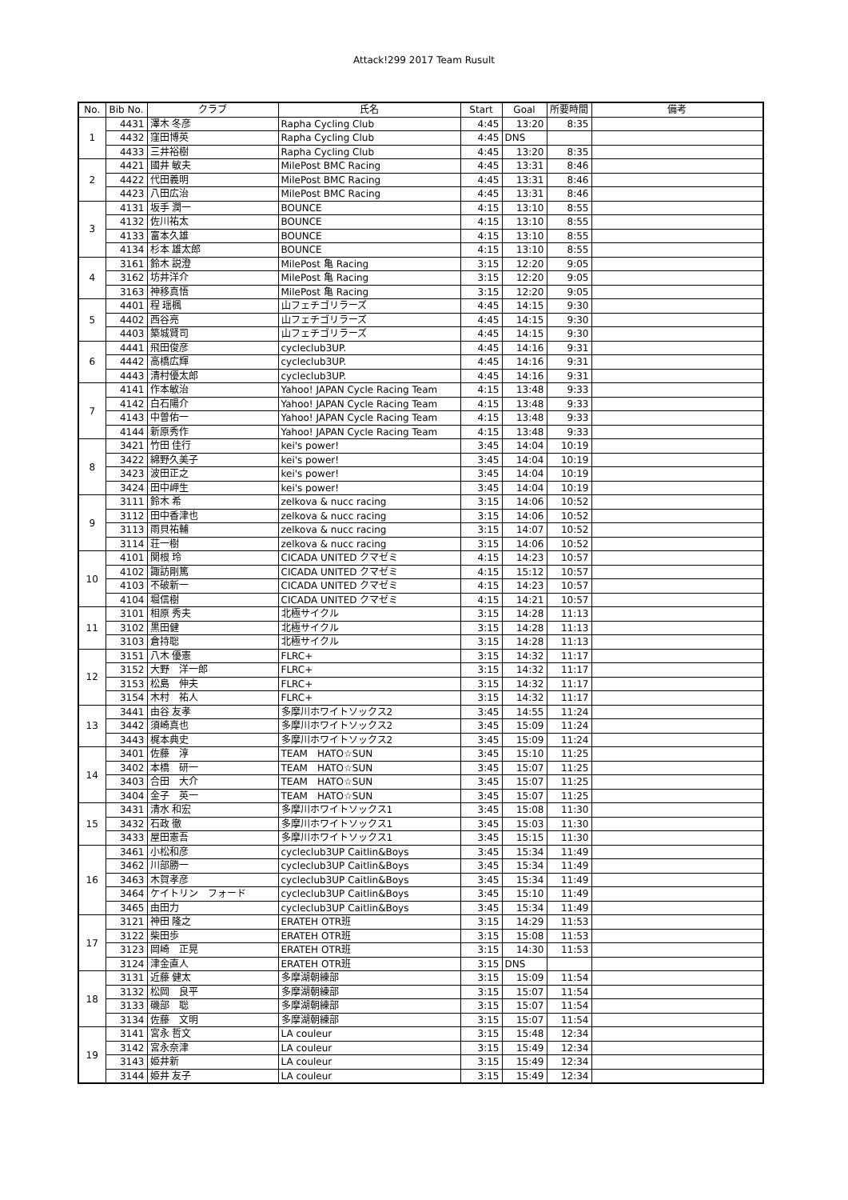Attack!299 2017 Team Rusult
| No. | Bib No. | クラブ | 氏名 | Start | Goal | 所要時間 | 備考 |
| --- | --- | --- | --- | --- | --- | --- | --- |
| 1 | 4431 | 澤木 冬彦 | Rapha Cycling Club | 4:45 | 13:20 | 8:35 | |
| | 4432 | 窪田博英 | Rapha Cycling Club | 4:45 | DNS | | |
| | 4433 | 三井裕樹 | Rapha Cycling Club | 4:45 | 13:20 | 8:35 | |
| 2 | 4421 | 國井 敏夫 | MilePost BMC Racing | 4:45 | 13:31 | 8:46 | |
| | 4422 | 代田義明 | MilePost BMC Racing | 4:45 | 13:31 | 8:46 | |
| | 4423 | 八田広治 | MilePost BMC Racing | 4:45 | 13:31 | 8:46 | |
| 3 | 4131 | 坂手 潤一 | BOUNCE | 4:15 | 13:10 | 8:55 | |
| | 4132 | 佐川祐太 | BOUNCE | 4:15 | 13:10 | 8:55 | |
| | 4133 | 富本久雄 | BOUNCE | 4:15 | 13:10 | 8:55 | |
| | 4134 | 杉本 雄太郎 | BOUNCE | 4:15 | 13:10 | 8:55 | |
| 4 | 3161 | 鈴木 説澄 | MilePost 亀 Racing | 3:15 | 12:20 | 9:05 | |
| | 3162 | 坊井洋介 | MilePost 亀 Racing | 3:15 | 12:20 | 9:05 | |
| | 3163 | 神移真悟 | MilePost 亀 Racing | 3:15 | 12:20 | 9:05 | |
| 5 | 4401 | 程 瑶楓 | 山フェチゴリラーズ | 4:45 | 14:15 | 9:30 | |
| | 4402 | 西谷亮 | 山フェチゴリラーズ | 4:45 | 14:15 | 9:30 | |
| | 4403 | 築城賢司 | 山フェチゴリラーズ | 4:45 | 14:15 | 9:30 | |
| 6 | 4441 | 飛田俊彦 | cycleclub3UP. | 4:45 | 14:16 | 9:31 | |
| | 4442 | 高橋広輝 | cycleclub3UP. | 4:45 | 14:16 | 9:31 | |
| | 4443 | 清村優太郎 | cycleclub3UP. | 4:45 | 14:16 | 9:31 | |
| 7 | 4141 | 作本敏治 | Yahoo! JAPAN Cycle Racing Team | 4:15 | 13:48 | 9:33 | |
| | 4142 | 白石陽介 | Yahoo! JAPAN Cycle Racing Team | 4:15 | 13:48 | 9:33 | |
| | 4143 | 中曽佑一 | Yahoo! JAPAN Cycle Racing Team | 4:15 | 13:48 | 9:33 | |
| | 4144 | 新原秀作 | Yahoo! JAPAN Cycle Racing Team | 4:15 | 13:48 | 9:33 | |
| 8 | 3421 | 竹田 佳行 | kei's power! | 3:45 | 14:04 | 10:19 | |
| | 3422 | 綿野久美子 | kei's power! | 3:45 | 14:04 | 10:19 | |
| | 3423 | 波田正之 | kei's power! | 3:45 | 14:04 | 10:19 | |
| | 3424 | 田中岬生 | kei's power! | 3:45 | 14:04 | 10:19 | |
| 9 | 3111 | 鈴木 希 | zelkova & nucc racing | 3:15 | 14:06 | 10:52 | |
| | 3112 | 田中香津也 | zelkova & nucc racing | 3:15 | 14:06 | 10:52 | |
| | 3113 | 雨貝祐輔 | zelkova & nucc racing | 3:15 | 14:07 | 10:52 | |
| | 3114 | 荘一樹 | zelkova & nucc racing | 3:15 | 14:06 | 10:52 | |
| 10 | 4101 | 関根 玲 | CICADA UNITED クマゼミ | 4:15 | 14:23 | 10:57 | |
| | 4102 | 諏訪剛篤 | CICADA UNITED クマゼミ | 4:15 | 15:12 | 10:57 | |
| | 4103 | 不破新一 | CICADA UNITED クマゼミ | 4:15 | 14:23 | 10:57 | |
| | 4104 | 堀信樹 | CICADA UNITED クマゼミ | 4:15 | 14:21 | 10:57 | |
| 11 | 3101 | 相原 秀夫 | 北極サイクル | 3:15 | 14:28 | 11:13 | |
| | 3102 | 黒田健 | 北極サイクル | 3:15 | 14:28 | 11:13 | |
| | 3103 | 倉持聡 | 北極サイクル | 3:15 | 14:28 | 11:13 | |
| 12 | 3151 | 八木 優憲 | FLRC+ | 3:15 | 14:32 | 11:17 | |
| | 3152 | 大野 洋一郎 | FLRC+ | 3:15 | 14:32 | 11:17 | |
| | 3153 | 松島 伸夫 | FLRC+ | 3:15 | 14:32 | 11:17 | |
| | 3154 | 木村 祐人 | FLRC+ | 3:15 | 14:32 | 11:17 | |
| 13 | 3441 | 由谷 友孝 | 多摩川ホワイトソックス2 | 3:45 | 14:55 | 11:24 | |
| | 3442 | 須崎真也 | 多摩川ホワイトソックス2 | 3:45 | 15:09 | 11:24 | |
| | 3443 | 梶本典史 | 多摩川ホワイトソックス2 | 3:45 | 15:09 | 11:24 | |
| 14 | 3401 | 佐藤 淳 | TEAM HATO☆SUN | 3:45 | 15:10 | 11:25 | |
| | 3402 | 本橋 研一 | TEAM HATO☆SUN | 3:45 | 15:07 | 11:25 | |
| | 3403 | 合田 大介 | TEAM HATO☆SUN | 3:45 | 15:07 | 11:25 | |
| | 3404 | 金子 英一 | TEAM HATO☆SUN | 3:45 | 15:07 | 11:25 | |
| 15 | 3431 | 清水 和宏 | 多摩川ホワイトソックス1 | 3:45 | 15:08 | 11:30 | |
| | 3432 | 石政 徹 | 多摩川ホワイトソックス1 | 3:45 | 15:03 | 11:30 | |
| | 3433 | 屋田憲吾 | 多摩川ホワイトソックス1 | 3:45 | 15:15 | 11:30 | |
| 16 | 3461 | 小松和彦 | cycleclub3UP Caitlin&Boys | 3:45 | 15:34 | 11:49 | |
| | 3462 | 川部勝一 | cycleclub3UP Caitlin&Boys | 3:45 | 15:34 | 11:49 | |
| | 3463 | 木賀孝彦 | cycleclub3UP Caitlin&Boys | 3:45 | 15:34 | 11:49 | |
| | 3464 | ケイトリン フォード | cycleclub3UP Caitlin&Boys | 3:45 | 15:10 | 11:49 | |
| | 3465 | 由田力 | cycleclub3UP Caitlin&Boys | 3:45 | 15:34 | 11:49 | |
| 17 | 3121 | 神田 隆之 | ERATEH OTR班 | 3:15 | 14:29 | 11:53 | |
| | 3122 | 柴田歩 | ERATEH OTR班 | 3:15 | 15:08 | 11:53 | |
| | 3123 | 岡崎 正晃 | ERATEH OTR班 | 3:15 | 14:30 | 11:53 | |
| | 3124 | 津金直人 | ERATEH OTR班 | 3:15 | DNS | | |
| 18 | 3131 | 近藤 健太 | 多摩湖朝練部 | 3:15 | 15:09 | 11:54 | |
| | 3132 | 松岡 良平 | 多摩湖朝練部 | 3:15 | 15:07 | 11:54 | |
| | 3133 | 磯部 聡 | 多摩湖朝練部 | 3:15 | 15:07 | 11:54 | |
| | 3134 | 佐藤 文明 | 多摩湖朝練部 | 3:15 | 15:07 | 11:54 | |
| 19 | 3141 | 宮永 哲文 | LA couleur | 3:15 | 15:48 | 12:34 | |
| | 3142 | 宮永奈津 | LA couleur | 3:15 | 15:49 | 12:34 | |
| | 3143 | 姫井新 | LA couleur | 3:15 | 15:49 | 12:34 | |
| | 3144 | 姫井 友子 | LA couleur | 3:15 | 15:49 | 12:34 | |